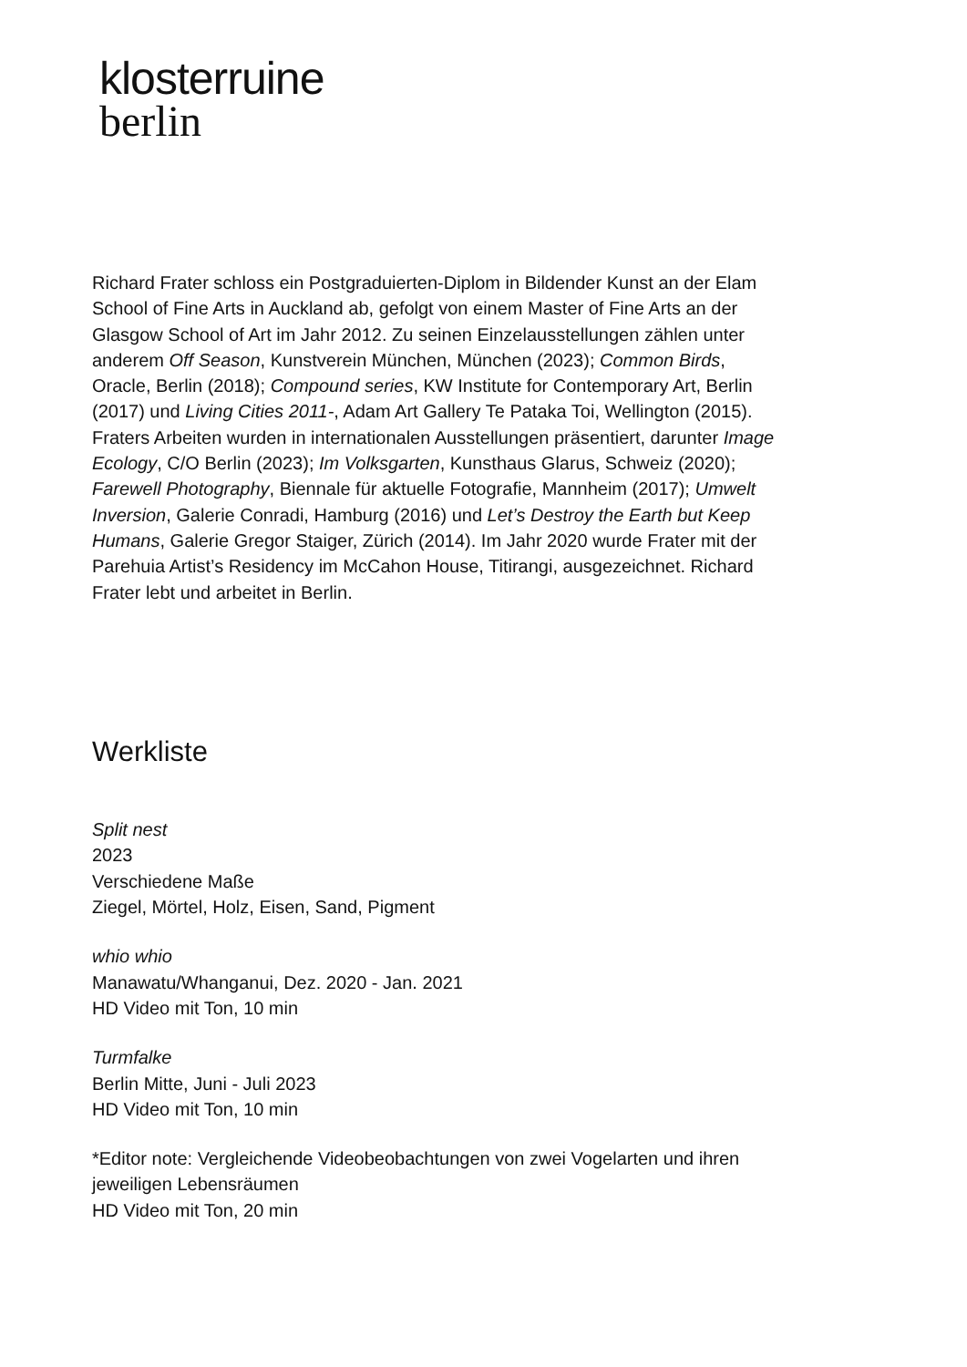klosterruine
berlin
Richard Frater schloss ein Postgraduierten-Diplom in Bildender Kunst an der Elam School of Fine Arts in Auckland ab, gefolgt von einem Master of Fine Arts an der Glasgow School of Art im Jahr 2012. Zu seinen Einzelausstellungen zählen unter anderem Off Season, Kunstverein München, München (2023); Common Birds, Oracle, Berlin (2018); Compound series, KW Institute for Contemporary Art, Berlin (2017) und Living Cities 2011-, Adam Art Gallery Te Pataka Toi, Wellington (2015). Fraters Arbeiten wurden in internationalen Ausstellungen präsentiert, darunter Image Ecology, C/O Berlin (2023); Im Volksgarten, Kunsthaus Glarus, Schweiz (2020); Farewell Photography, Biennale für aktuelle Fotografie, Mannheim (2017); Umwelt Inversion, Galerie Conradi, Hamburg (2016) und Let’s Destroy the Earth but Keep Humans, Galerie Gregor Staiger, Zürich (2014). Im Jahr 2020 wurde Frater mit der Parehuia Artist’s Residency im McCahon House, Titirangi, ausgezeichnet. Richard Frater lebt und arbeitet in Berlin.
Werkliste
Split nest
2023
Verschiedene Maße
Ziegel, Mörtel, Holz, Eisen, Sand, Pigment
whio whio
Manawatu/Whanganui, Dez. 2020 - Jan. 2021
HD Video mit Ton, 10 min
Turmfalke
Berlin Mitte, Juni - Juli 2023
HD Video mit Ton, 10 min
*Editor note: Vergleichende Videobeobachtungen von zwei Vogelarten und ihren jeweiligen Lebensräumen
HD Video mit Ton, 20 min